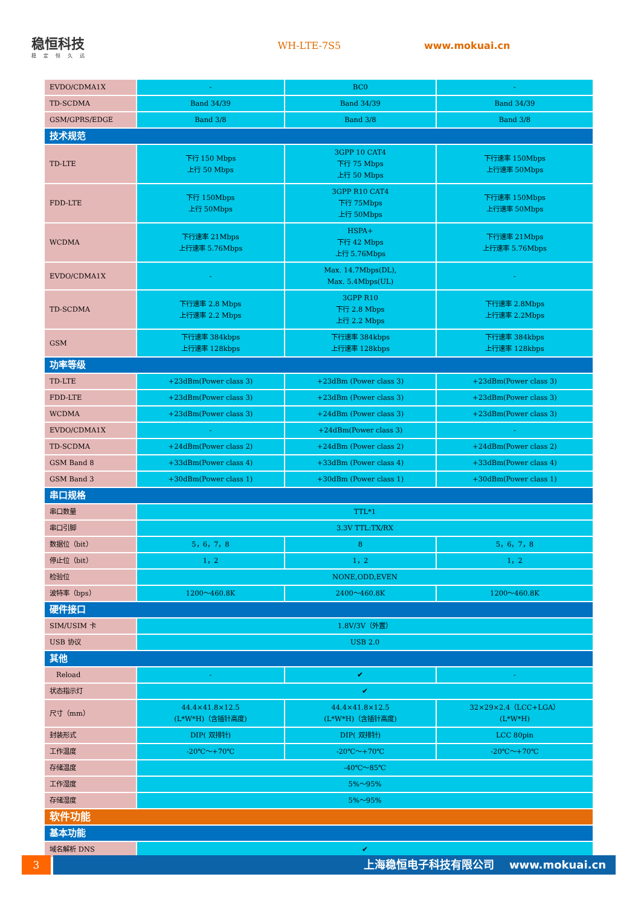稳恒科技
稳定恒久远
WH-LTE-7S5 www.mokuai.cn
| EVDO/CDMA1X | - | BC0 | - |
| TD-SCDMA | Band 34/39 | Band 34/39 | Band 34/39 |
| GSM/GPRS/EDGE | Band 3/8 | Band 3/8 | Band 3/8 |
| 技术规范 | | | |
| TD-LTE | 下行 150 Mbps 上行 50 Mbps | 3GPP 10 CAT4 下行 75 Mbps 上行 50 Mbps | 下行速率 150Mbps 上行速率 50Mbps |
| FDD-LTE | 下行 150Mbps 上行 50Mbps | 3GPP R10 CAT4 下行 75Mbps 上行 50Mbps | 下行速率 150Mbps 上行速率 50Mbps |
| WCDMA | 下行速率 21Mbps 上行速率 5.76Mbps | HSPA+ 下行 42 Mbps 上行 5.76Mbps | 下行速率 21Mbps 上行速率 5.76Mbps |
| EVDO/CDMA1X | - | Max. 14.7Mbps(DL), Max. 5.4Mbps(UL) | - |
| TD-SCDMA | 下行速率 2.8 Mbps 上行速率 2.2 Mbps | 3GPP R10 下行 2.8 Mbps 上行 2.2 Mbps | 下行速率 2.8Mbps 上行速率 2.2Mbps |
| GSM | 下行速率 384kbps 上行速率 128kbps | 下行速率 384kbps 上行速率 128kbps | 下行速率 384kbps 上行速率 128kbps |
| 功率等级 | | | |
| TD-LTE | +23dBm(Power class 3) | +23dBm (Power class 3) | +23dBm(Power class 3) |
| FDD-LTE | +23dBm(Power class 3) | +23dBm (Power class 3) | +23dBm(Power class 3) |
| WCDMA | +23dBm(Power class 3) | +24dBm (Power class 3) | +23dBm(Power class 3) |
| EVDO/CDMA1X | - | +24dBm(Power class 3) | - |
| TD-SCDMA | +24dBm(Power class 2) | +24dBm (Power class 2) | +24dBm(Power class 2) |
| GSM Band 8 | +33dBm(Power class 4) | +33dBm (Power class 4) | +33dBm(Power class 4) |
| GSM Band 3 | +30dBm(Power class 1) | +30dBm (Power class 1) | +30dBm(Power class 1) |
| 串口规格 | | | |
| 串口数量 | TTL*1 | | |
| 串口引脚 | 3.3V TTL:TX/RX | | |
| 数据位（bit） | 5，6，7，8 | 8 | 5，6，7，8 |
| 停止位（bit） | 1，2 | 1，2 | 1，2 |
| 检验位 | NONE,ODD,EVEN | | |
| 波特率（bps） | 1200～460.8K | 2400～460.8K | 1200～460.8K |
| 硬件接口 | | | |
| SIM/USIM 卡 | 1.8V/3V（外置） | | |
| USB 协议 | USB 2.0 | | |
| 其他 | | | |
| Reload | - | ✔ | - |
| 状态指示灯 | ✔ | | |
| 尺寸（mm） | 44.4×41.8×12.5 (L*W*H)（含插针高度) | 44.4×41.8×12.5 (L*W*H)（含插针高度) | 32×29×2.4（LCC+LGA） (L*W*H) |
| 封装形式 | DIP( 双排针) | DIP( 双排针) | LCC 80pin |
| 工作温度 | -20℃～+70℃ | -20℃～+70℃ | -20℃～+70℃ |
| 存储温度 | -40℃～85℃ | | |
| 工作湿度 | 5%～95% | | |
| 存储湿度 | 5%～95% | | |
| 软件功能 | | | |
| 基本功能 | | | |
| 域名解析 DNS | ✔ | | |
3 上海稳恒电子科技有限公司 www.mokuai.cn